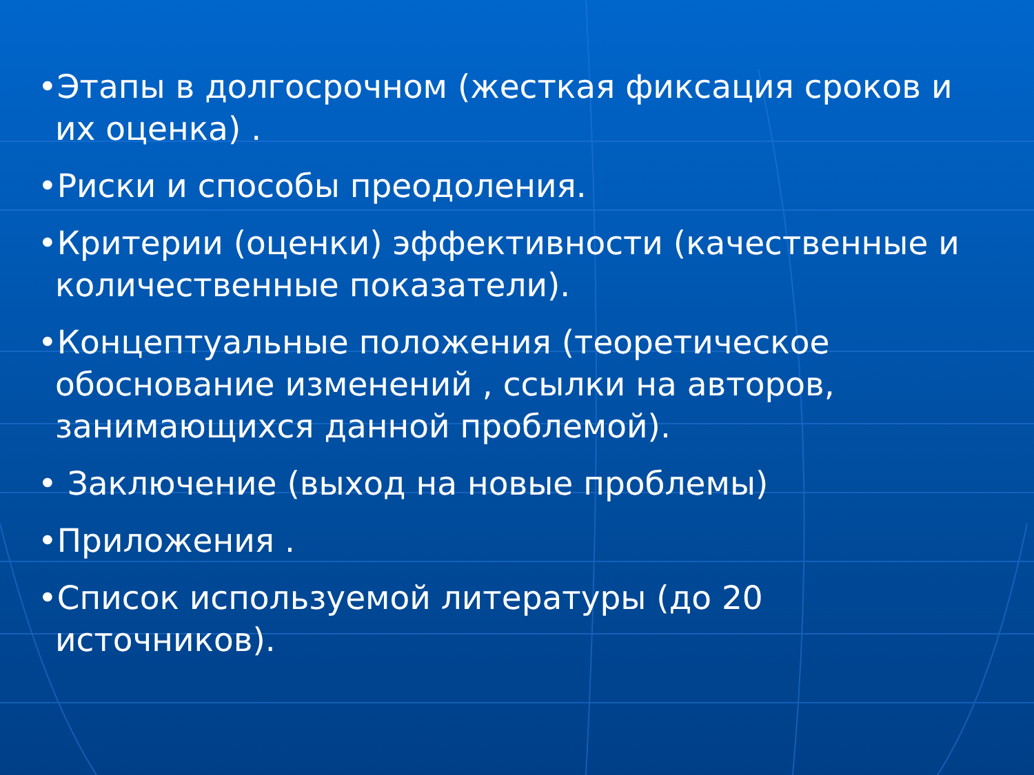•Этапы в долгосрочном (жесткая фиксация сроков и их оценка) .
•Риски и способы преодоления.
•Критерии (оценки) эффективности (качественные и количественные показатели).
•Концептуальные положения (теоретическое обоснование изменений , ссылки на авторов, занимающихся данной проблемой).
• Заключение (выход на новые проблемы)
•Приложения .
•Список используемой литературы (до 20 источников).